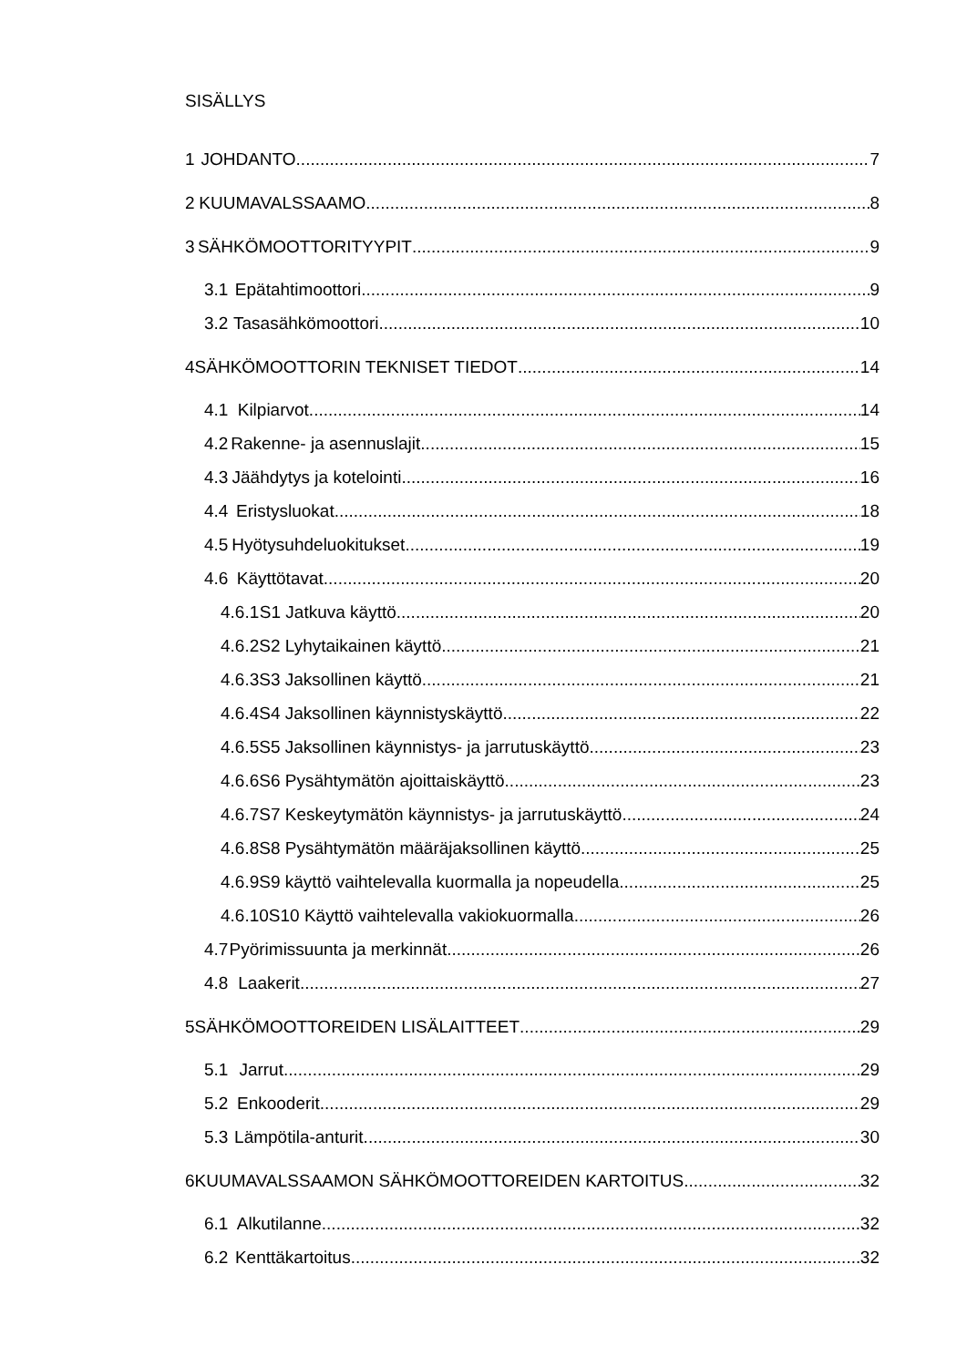SISÄLLYS
1 JOHDANTO 7
2 KUUMAVALSSAAMO 8
3 SÄHKÖMOOTTORITYYPIT 9
3.1 Epätahtimoottori 9
3.2 Tasasähkömoottori 10
4 SÄHKÖMOOTTORIN TEKNISET TIEDOT 14
4.1 Kilpiarvot 14
4.2 Rakenne- ja asennuslajit 15
4.3 Jäähdytys ja kotelointi 16
4.4 Eristysluokat 18
4.5 Hyötysuhdeluokitukset 19
4.6 Käyttötavat 20
4.6.1 S1 Jatkuva käyttö 20
4.6.2 S2 Lyhytaikainen käyttö 21
4.6.3 S3 Jaksollinen käyttö 21
4.6.4 S4 Jaksollinen käynnistyskäyttö 22
4.6.5 S5 Jaksollinen käynnistys- ja jarrutuskäyttö 23
4.6.6 S6 Pysähtymätön ajoittaiskäyttö 23
4.6.7 S7 Keskeytymätön käynnistys- ja jarrutuskäyttö 24
4.6.8 S8 Pysähtymätön määräjaksollinen käyttö 25
4.6.9 S9 käyttö vaihtelevalla kuormalla ja nopeudella 25
4.6.10 S10 Käyttö vaihtelevalla vakiokuormalla 26
4.7 Pyörimissuunta ja merkinnät 26
4.8 Laakerit 27
5 SÄHKÖMOOTTOREIDEN LISÄLAITTEET 29
5.1 Jarrut 29
5.2 Enkooderit 29
5.3 Lämpötila-anturit 30
6 KUUMAVALSSAAMON SÄHKÖMOOTTOREIDEN KARTOITUS 32
6.1 Alkutilanne 32
6.2 Kenttäkartoitus 32